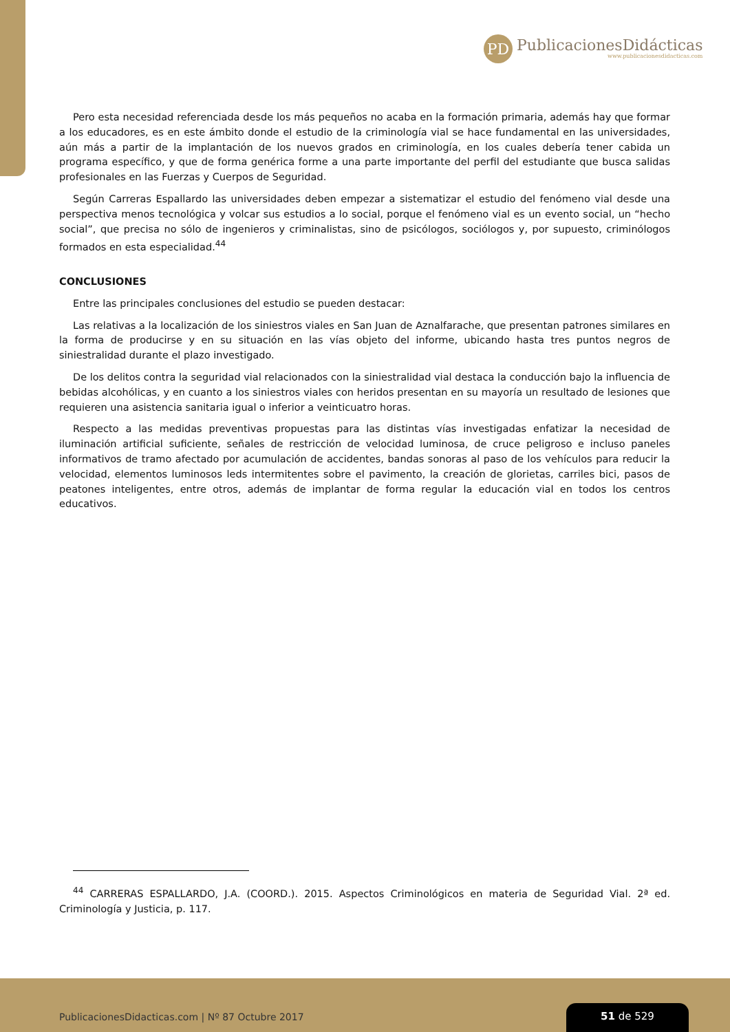PD
PublicacionesDidácticas
www.publicacionesdidacticas.com
Pero esta necesidad referenciada desde los más pequeños no acaba en la formación primaria, además hay que formar a los educadores, es en este ámbito donde el estudio de la criminología vial se hace fundamental en las universidades, aún más a partir de la implantación de los nuevos grados en criminología, en los cuales debería tener cabida un programa específico, y que de forma genérica forme a una parte importante del perfil del estudiante que busca salidas profesionales en las Fuerzas y Cuerpos de Seguridad.
Según Carreras Espallardo las universidades deben empezar a sistematizar el estudio del fenómeno vial desde una perspectiva menos tecnológica y volcar sus estudios a lo social, porque el fenómeno vial es un evento social, un “hecho social”, que precisa no sólo de ingenieros y criminalistas, sino de psicólogos, sociólogos y, por supuesto, criminólogos formados en esta especialidad.<sup>44</sup>
CONCLUSIONES
Entre las principales conclusiones del estudio se pueden destacar:
Las relativas a la localización de los siniestros viales en San Juan de Aznalfarache, que presentan patrones similares en la forma de producirse y en su situación en las vías objeto del informe, ubicando hasta tres puntos negros de siniestralidad durante el plazo investigado.
De los delitos contra la seguridad vial relacionados con la siniestralidad vial destaca la conducción bajo la influencia de bebidas alcohólicas, y en cuanto a los siniestros viales con heridos presentan en su mayoría un resultado de lesiones que requieren una asistencia sanitaria igual o inferior a veinticuatro horas.
Respecto a las medidas preventivas propuestas para las distintas vías investigadas enfatizar la necesidad de iluminación artificial suficiente, señales de restricción de velocidad luminosa, de cruce peligroso e incluso paneles informativos de tramo afectado por acumulación de accidentes, bandas sonoras al paso de los vehículos para reducir la velocidad, elementos luminosos leds intermitentes sobre el pavimento, la creación de glorietas, carriles bici, pasos de peatones inteligentes, entre otros, además de implantar de forma regular la educación vial en todos los centros educativos.
<sup>44</sup> CARRERAS ESPALLARDO, J.A. (COORD.). 2015. Aspectos Criminológicos en materia de Seguridad Vial. 2ª ed. Criminología y Justicia, p. 117.
PublicacionesDidacticas.com | Nº 87 Octubre 2017
51 de 529